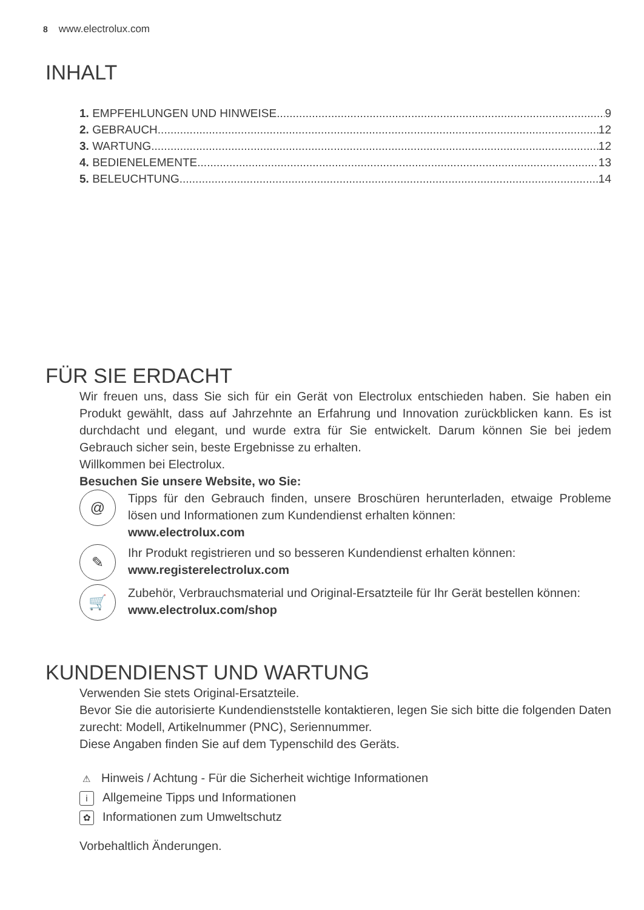8 www.electrolux.com
INHALT
1. EMPFEHLUNGEN UND HINWEISE 9
2. GEBRAUCH 12
3. WARTUNG 12
4. BEDIENELEMENTE 13
5. BELEUCHTUNG 14
FÜR SIE ERDACHT
Wir freuen uns, dass Sie sich für ein Gerät von Electrolux entschieden haben. Sie haben ein Produkt gewählt, dass auf Jahrzehnte an Erfahrung und Innovation zurückblicken kann. Es ist durchdacht und elegant, und wurde extra für Sie entwickelt. Darum können Sie bei jedem Gebrauch sicher sein, beste Ergebnisse zu erhalten.
Willkommen bei Electrolux.
Besuchen Sie unsere Website, wo Sie:
@
Tipps für den Gebrauch finden, unsere Broschüren herunterladen, etwaige Probleme lösen und Informationen zum Kundendienst erhalten können:
www.electrolux.com
✎
Ihr Produkt registrieren und so besseren Kundendienst erhalten können:
www.registerelectrolux.com
🛒
Zubehör, Verbrauchsmaterial und Original-Ersatzteile für Ihr Gerät bestellen können:
www.electrolux.com/shop
KUNDENDIENST UND WARTUNG
Verwenden Sie stets Original-Ersatzteile.
Bevor Sie die autorisierte Kundendienststelle kontaktieren, legen Sie sich bitte die folgenden Daten zurecht: Modell, Artikelnummer (PNC), Seriennummer.
Diese Angaben finden Sie auf dem Typenschild des Geräts.
⚠ Hinweis / Achtung - Für die Sicherheit wichtige Informationen
i Allgemeine Tipps und Informationen
✿ Informationen zum Umweltschutz
Vorbehaltlich Änderungen.